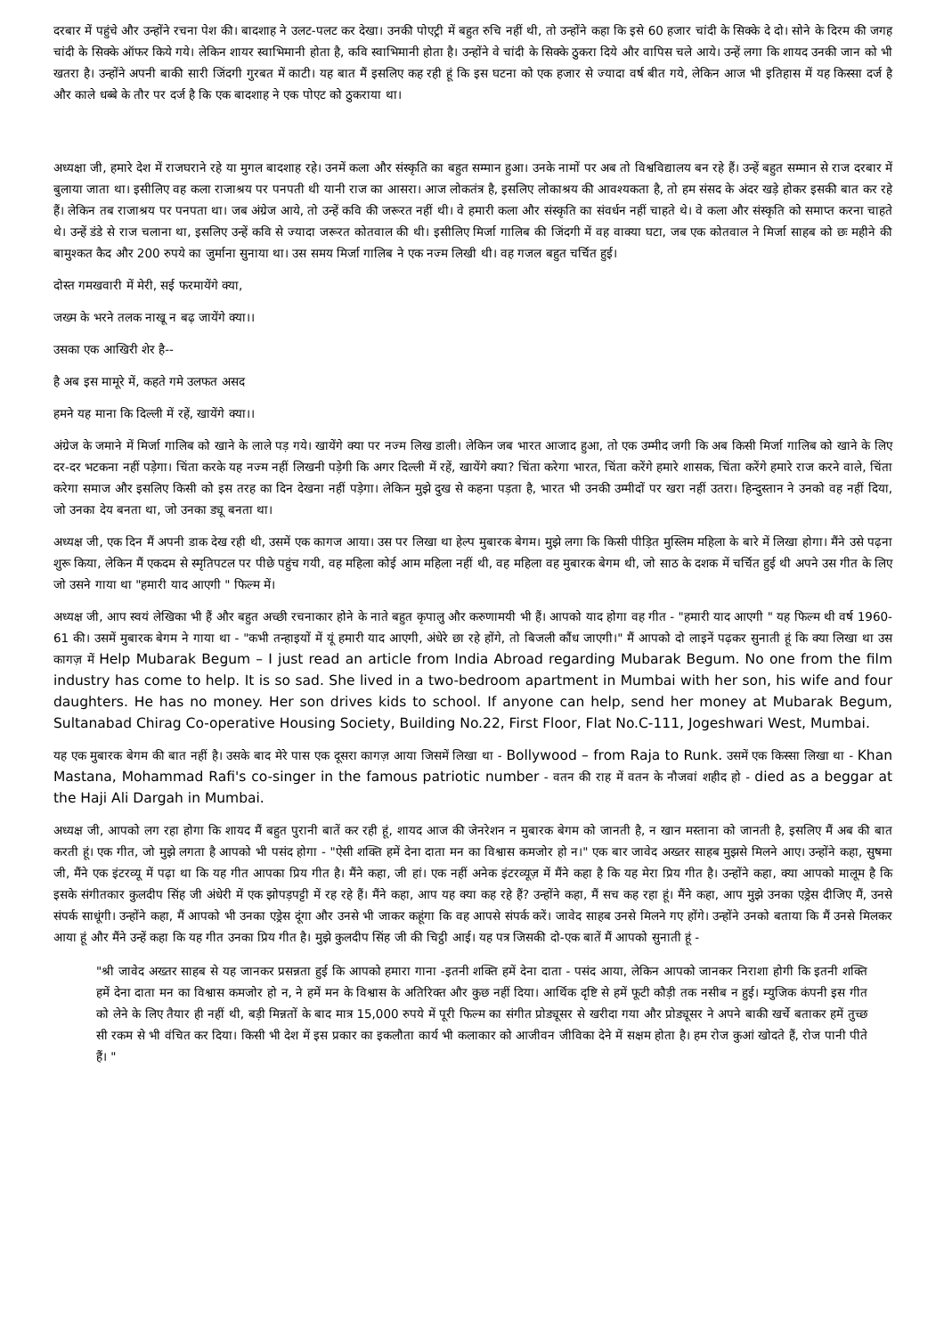दरबार में पहुंचे और उन्होंने रचना पेश की। बादशाह ने उलट-पलट कर देखा। उनकी पोएट्री में बहुत रुचि नहीं थी, तो उन्होंने कहा कि इसे 60 हजार चांदी के सिक्के दे दो। सोने के दिरम की जगह चांदी के सिक्के ऑफर किये गये। लेकिन शायर स्वाभिमानी होता है, कवि स्वाभिमानी होता है। उन्होंने वे चांदी के सिक्के ठुकरा दिये और वापिस चले आये। उन्हें लगा कि शायद उनकी जान को भी खतरा है। उन्होंने अपनी बाकी सारी जिंदगी गुरबत में काटी। यह बात मैं इसलिए कह रही हूं कि इस घटना को एक हजार से ज्यादा वर्ष बीत गये, लेकिन आज भी इतिहास में यह किस्सा दर्ज है और काले धब्बे के तौर पर दर्ज है कि एक बादशाह ने एक पोएट को ठुकराया था।
अध्यक्षा जी, हमारे देश में राजघराने रहे या मुगल बादशाह रहे। उनमें कला और संस्कृति का बहुत सम्मान हुआ। उनके नामों पर अब तो विश्वविद्यालय बन रहे हैं। उन्हें बहुत सम्मान से राज दरबार में बुलाया जाता था। इसीलिए वह कला राजाश्रय पर पनपती थी यानी राज का आसरा। आज लोकतंत्र है, इसलिए लोकाश्रय की आवश्यकता है, तो हम संसद के अंदर खड़े होकर इसकी बात कर रहे हैं। लेकिन तब राजाश्रय पर पनपता था। जब अंग्रेज आये, तो उन्हें कवि की जरूरत नहीं थी। वे हमारी कला और संस्कृति का संवर्धन नहीं चाहते थे। वे कला और संस्कृति को समाप्त करना चाहते थे। उन्हें डंडे से राज चलाना था, इसलिए उन्हें कवि से ज्यादा जरूरत कोतवाल की थी। इसीलिए मिर्जा गालिब की जिंदगी में वह वाक्या घटा, जब एक कोतवाल ने मिर्जा साहब को छः महीने की बामुश्कत कैद और 200 रुपये का जुर्माना सुनाया था। उस समय मिर्जा गालिब ने एक नज्म लिखी थी। वह गजल बहुत चर्चित हुई।
दोस्त गमखवारी में मेरी, सई फरमायेंगे क्या,
जख्म के भरने तलक नाखू न बढ़ जायेंगे क्या।।
उसका एक आखिरी शेर है--
है अब इस मामूरे में, कहते गमे उलफत असद
हमने यह माना कि दिल्ली में रहें, खायेंगे क्या।।
अंग्रेज के जमाने में मिर्जा गालिब को खाने के लाले पड़ गये। खायेंगे क्या पर नज्म लिख डाली। लेकिन जब भारत आजाद हुआ, तो एक उम्मीद जगी कि अब किसी मिर्जा गालिब को खाने के लिए दर-दर भटकना नहीं पड़ेगा। चिंता करके यह नज्म नहीं लिखनी पड़ेगी कि अगर दिल्ली में रहें, खायेंगे क्या? चिंता करेगा भारत, चिंता करेंगे हमारे शासक, चिंता करेंगे हमारे राज करने वाले, चिंता करेगा समाज और इसलिए किसी को इस तरह का दिन देखना नहीं पड़ेगा। लेकिन मुझे दुख से कहना पड़ता है, भारत भी उनकी उम्मीदों पर खरा नहीं उतरा। हिन्दुस्तान ने उनको वह नहीं दिया, जो उनका देय बनता था, जो उनका ड्यू बनता था।
अध्यक्ष जी, एक दिन मैं अपनी डाक देख रही थी, उसमें एक कागज आया। उस पर लिखा था हेल्प मुबारक बेगम। मुझे लगा कि किसी पीड़ित मुस्लिम महिला के बारे में लिखा होगा। मैंने उसे पढ़ना शुरू किया, लेकिन मैं एकदम से स्मृतिपटल पर पीछे पहुंच गयी, वह महिला कोई आम महिला नहीं थी, वह महिला वह मुबारक बेगम थी, जो साठ के दशक में चर्चित हुई थी अपने उस गीत के लिए जो उसने गाया था "हमारी याद आएगी " फिल्म में।
अध्यक्ष जी, आप स्वयं लेखिका भी हैं और बहुत अच्छी रचनाकार होने के नाते बहुत कृपालु और करुणामयी भी हैं। आपको याद होगा वह गीत - "हमारी याद आएगी " यह फिल्म थी वर्ष 1960-61 की। उसमें मुबारक बेगम ने गाया था - "कभी तन्हाइयों में यूं हमारी याद आएगी, अंधेरे छा रहे होंगे, तो बिजली कौंध जाएगी।" मैं आपको दो लाइनें पढ़कर सुनाती हूं कि क्या लिखा था उस कागज़ में Help Mubarak Begum – I just read an article from India Abroad regarding Mubarak Begum. No one from the film industry has come to help. It is so sad. She lived in a two-bedroom apartment in Mumbai with her son, his wife and four daughters. He has no money. Her son drives kids to school. If anyone can help, send her money at Mubarak Begum, Sultanabad Chirag Co-operative Housing Society, Building No.22, First Floor, Flat No.C-111, Jogeshwari West, Mumbai.
यह एक मुबारक बेगम की बात नहीं है। उसके बाद मेरे पास एक दूसरा कागज़ आया जिसमें लिखा था - Bollywood – from Raja to Runk. उसमें एक किस्सा लिखा था - Khan Mastana, Mohammad Rafi's co-singer in the famous patriotic number - वतन की राह में वतन के नौजवां शहीद हो - died as a beggar at the Haji Ali Dargah in Mumbai.
अध्यक्ष जी, आपको लग रहा होगा कि शायद मैं बहुत पुरानी बातें कर रही हूं, शायद आज की जेनरेशन न मुबारक बेगम को जानती है, न खान मस्ताना को जानती है, इसलिए मैं अब की बात करती हूं। एक गीत, जो मुझे लगता है आपको भी पसंद होगा - "ऐसी शक्ति हमें देना दाता मन का विश्वास कमजोर हो न।" एक बार जावेद अख्तर साहब मुझसे मिलने आए। उन्होंने कहा, सुषमा जी, मैंने एक इंटरव्यू में पढ़ा था कि यह गीत आपका प्रिय गीत है। मैंने कहा, जी हां। एक नहीं अनेक इंटरव्यूज़ में मैंने कहा है कि यह मेरा प्रिय गीत है। उन्होंने कहा, क्या आपको मालूम है कि इसके संगीतकार कुलदीप सिंह जी अंधेरी में एक झोपड़पट्टी में रह रहे हैं। मैंने कहा, आप यह क्या कह रहे हैं? उन्होंने कहा, मैं सच कह रहा हूं। मैंने कहा, आप मुझे उनका एड्रेस दीजिए मैं, उनसे संपर्क साधूंगी। उन्होंने कहा, मैं आपको भी उनका एड्रेस दूंगा और उनसे भी जाकर कहूंगा कि वह आपसे संपर्क करें। जावेद साहब उनसे मिलने गए होंगे। उन्होंने उनको बताया कि मैं उनसे मिलकर आया हूं और मैंने उन्हें कहा कि यह गीत उनका प्रिय गीत है। मुझे कुलदीप सिंह जी की चिट्ठी आई। यह पत्र जिसकी दो-एक बातें मैं आपको सुनाती हूं -
"श्री जावेद अख्तर साहब से यह जानकर प्रसन्नता हुई कि आपको हमारा गाना -इतनी शक्ति हमें देना दाता - पसंद आया, लेकिन आपको जानकर निराशा होगी कि इतनी शक्ति हमें देना दाता मन का विश्वास कमजोर हो न, ने हमें मन के विश्वास के अतिरिक्त और कुछ नहीं दिया। आर्थिक दृष्टि से हमें फूटी कौड़ी तक नसीब न हुई। म्युजिक कंपनी इस गीत को लेने के लिए तैयार ही नहीं थी, बड़ी मिन्नतों के बाद मात्र 15,000 रुपये में पूरी फिल्म का संगीत प्रोड्यूसर से खरीदा गया और प्रोड्यूसर ने अपने बाकी खर्चे बताकर हमें तुच्छ सी रकम से भी वंचित कर दिया। किसी भी देश में इस प्रकार का इकलौता कार्य भी कलाकार को आजीवन जीविका देने में सक्षम होता है। हम रोज कुआं खोदते हैं, रोज पानी पीते हैं। "